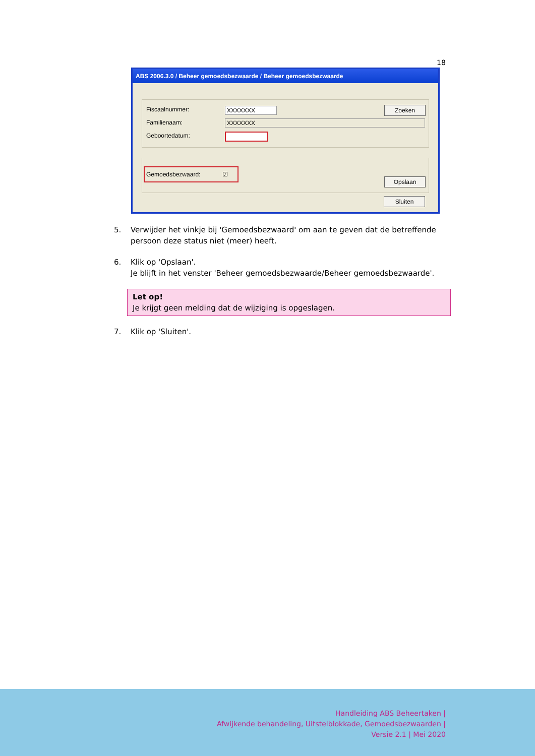18
ABS 2006.3.0 / Beheer gemoedsbezwaarde / Beheer gemoedsbezwaarde
Fiscaalnummer: XXXXXXX Zoeken
Familienaam: XXXXXXX
Geboortedatum:
Gemoedsbezwaard: ☑
Opslaan
Sluiten
5. Verwijder het vinkje bij 'Gemoedsbezwaard' om aan te geven dat de betreffende persoon deze status niet (meer) heeft.
6. Klik op 'Opslaan'.
Je blijft in het venster 'Beheer gemoedsbezwaarde/Beheer gemoedsbezwaarde'.
Let op!
Je krijgt geen melding dat de wijziging is opgeslagen.
7. Klik op 'Sluiten'.
Handleiding ABS Beheertaken |
Afwijkende behandeling, Uitstelblokkade, Gemoedsbezwaarden |
Versie 2.1 | Mei 2020